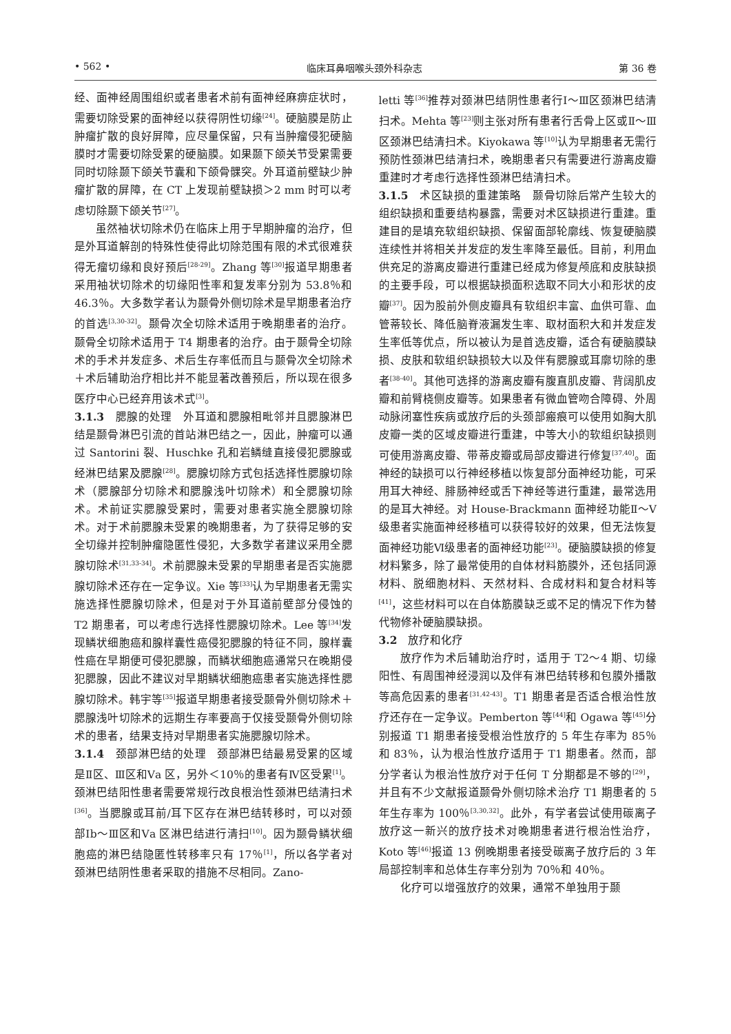• 562 • 临床耳鼻咽喉头颈外科杂志 第 36 卷
经、面神经周围组织或者患者术前有面神经麻痹症状时，需要切除受累的面神经以获得阴性切缘<sup>[24]</sup>。硬脑膜是防止肿瘤扩散的良好屏障，应尽量保留，只有当肿瘤侵犯硬脑膜时才需要切除受累的硬脑膜。如果颞下颌关节受累需要同时切除颞下颌关节囊和下颌骨髁突。外耳道前壁缺少肿瘤扩散的屏障，在 CT 上发现前壁缺损＞2 mm 时可以考虑切除颞下颌关节<sup>[27]</sup>。
虽然袖状切除术仍在临床上用于早期肿瘤的治疗，但是外耳道解剖的特殊性使得此切除范围有限的术式很难获得无瘤切缘和良好预后<sup>[28-29]</sup>。Zhang 等<sup>[30]</sup>报道早期患者采用袖状切除术的切缘阳性率和复发率分别为 53.8％和 46.3％。大多数学者认为颞骨外侧切除术是早期患者治疗的首选<sup>[3,30-32]</sup>。颞骨次全切除术适用于晚期患者的治疗。颞骨全切除术适用于 T4 期患者的治疗。由于颞骨全切除术的手术并发症多、术后生存率低而且与颞骨次全切除术＋术后辅助治疗相比并不能显著改善预后，所以现在很多医疗中心已经弃用该术式<sup>[3]</sup>。
3.1.3　腮腺的处理　外耳道和腮腺相毗邻并且腮腺淋巴结是颞骨淋巴引流的首站淋巴结之一，因此，肿瘤可以通过 Santorini 裂、Huschke 孔和岩鳞缝直接侵犯腮腺或经淋巴结累及腮腺<sup>[28]</sup>。腮腺切除方式包括选择性腮腺切除术（腮腺部分切除术和腮腺浅叶切除术）和全腮腺切除术。术前证实腮腺受累时，需要对患者实施全腮腺切除术。对于术前腮腺未受累的晚期患者，为了获得足够的安全切缘并控制肿瘤隐匿性侵犯，大多数学者建议采用全腮腺切除术<sup>[31,33-34]</sup>。术前腮腺未受累的早期患者是否实施腮腺切除术还存在一定争议。Xie 等<sup>[33]</sup>认为早期患者无需实施选择性腮腺切除术，但是对于外耳道前壁部分侵蚀的 T2 期患者，可以考虑行选择性腮腺切除术。Lee 等<sup>[34]</sup>发现鳞状细胞癌和腺样囊性癌侵犯腮腺的特征不同，腺样囊性癌在早期便可侵犯腮腺，而鳞状细胞癌通常只在晚期侵犯腮腺，因此不建议对早期鳞状细胞癌患者实施选择性腮腺切除术。韩宇等<sup>[35]</sup>报道早期患者接受颞骨外侧切除术＋腮腺浅叶切除术的远期生存率要高于仅接受颞骨外侧切除术的患者，结果支持对早期患者实施腮腺切除术。
3.1.4　颈部淋巴结的处理　颈部淋巴结最易受累的区域是Ⅱ区、Ⅲ区和Ⅴa 区，另外＜10％的患者有Ⅳ区受累<sup>[1]</sup>。颈淋巴结阳性患者需要常规行改良根治性颈淋巴结清扫术<sup>[36]</sup>。当腮腺或耳前/耳下区存在淋巴结转移时，可以对颈部Ⅰb～Ⅲ区和Ⅴa 区淋巴结进行清扫<sup>[10]</sup>。因为颞骨鳞状细胞癌的淋巴结隐匿性转移率只有 17％<sup>[1]</sup>，所以各学者对颈淋巴结阴性患者采取的措施不尽相同。Zano-
letti 等<sup>[36]</sup>推荐对颈淋巴结阴性患者行Ⅰ～Ⅲ区颈淋巴结清扫术。Mehta 等<sup>[23]</sup>则主张对所有患者行舌骨上区或Ⅱ～Ⅲ区颈淋巴结清扫术。Kiyokawa 等<sup>[10]</sup>认为早期患者无需行预防性颈淋巴结清扫术，晚期患者只有需要进行游离皮瓣重建时才考虑行选择性颈淋巴结清扫术。
3.1.5　术区缺损的重建策略　颞骨切除后常产生较大的组织缺损和重要结构暴露，需要对术区缺损进行重建。重建目的是填充软组织缺损、保留面部轮廓线、恢复硬脑膜连续性并将相关并发症的发生率降至最低。目前，利用血供充足的游离皮瓣进行重建已经成为修复颅底和皮肤缺损的主要手段，可以根据缺损面积选取不同大小和形状的皮瓣<sup>[37]</sup>。因为股前外侧皮瓣具有软组织丰富、血供可靠、血管蒂较长、降低脑脊液漏发生率、取材面积大和并发症发生率低等优点，所以被认为是首选皮瓣，适合有硬脑膜缺损、皮肤和软组织缺损较大以及伴有腮腺或耳廓切除的患者<sup>[38-40]</sup>。其他可选择的游离皮瓣有腹直肌皮瓣、背阔肌皮瓣和前臂桡侧皮瓣等。如果患者有微血管吻合障碍、外周动脉闭塞性疾病或放疗后的头颈部瘢痕可以使用如胸大肌皮瓣一类的区域皮瓣进行重建，中等大小的软组织缺损则可使用游离皮瓣、带蒂皮瓣或局部皮瓣进行修复<sup>[37,40]</sup>。面神经的缺损可以行神经移植以恢复部分面神经功能，可采用耳大神经、腓肠神经或舌下神经等进行重建，最常选用的是耳大神经。对 House-Brackmann 面神经功能Ⅱ～Ⅴ级患者实施面神经移植可以获得较好的效果，但无法恢复面神经功能Ⅵ级患者的面神经功能<sup>[23]</sup>。硬脑膜缺损的修复材料繁多，除了最常使用的自体材料筋膜外，还包括同源材料、脱细胞材料、天然材料、合成材料和复合材料等<sup>[41]</sup>，这些材料可以在自体筋膜缺乏或不足的情况下作为替代物修补硬脑膜缺损。
3.2　放疗和化疗
放疗作为术后辅助治疗时，适用于 T2～4 期、切缘阳性、有周围神经浸润以及伴有淋巴结转移和包膜外播散等高危因素的患者<sup>[31,42-43]</sup>。T1 期患者是否适合根治性放疗还存在一定争议。Pemberton 等<sup>[44]</sup>和 Ogawa 等<sup>[45]</sup>分别报道 T1 期患者接受根治性放疗的 5 年生存率为 85％和 83％，认为根治性放疗适用于 T1 期患者。然而，部分学者认为根治性放疗对于任何 T 分期都是不够的<sup>[29]</sup>，并且有不少文献报道颞骨外侧切除术治疗 T1 期患者的 5 年生存率为 100％<sup>[3,30,32]</sup>。此外，有学者尝试使用碳离子放疗这一新兴的放疗技术对晚期患者进行根治性治疗，Koto 等<sup>[46]</sup>报道 13 例晚期患者接受碳离子放疗后的 3 年局部控制率和总体生存率分别为 70％和 40％。
化疗可以增强放疗的效果，通常不单独用于颞